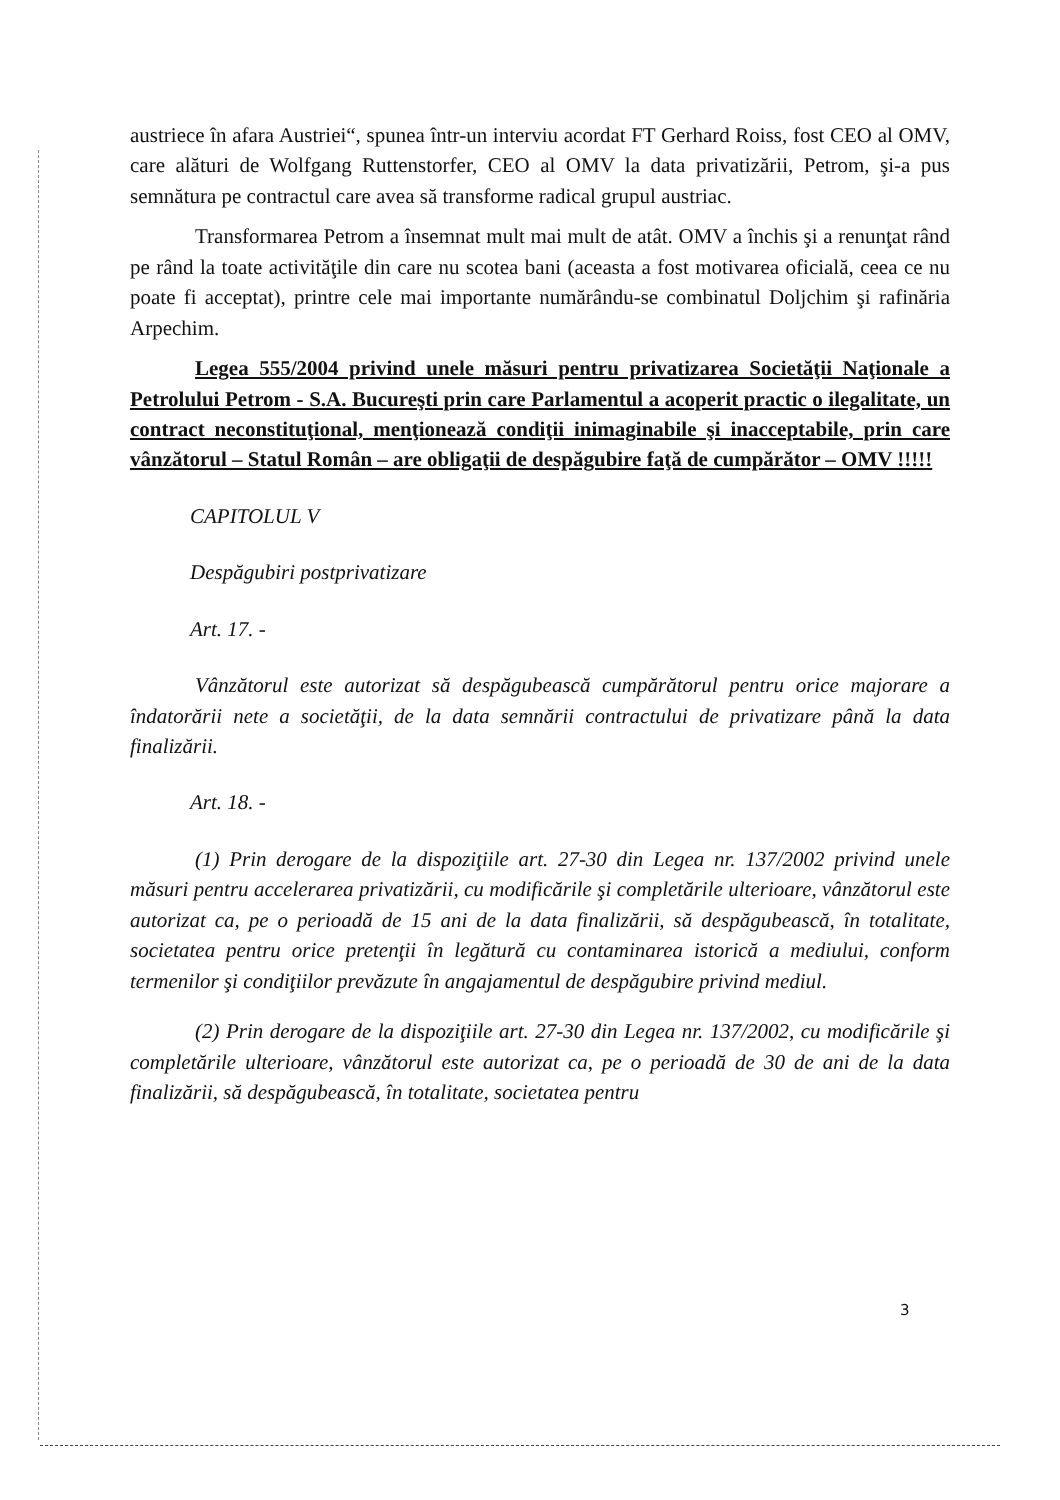austriece în afara Austriei“, spunea într-un interviu acordat FT Gerhard Roiss, fost CEO al OMV, care alături de Wolfgang Ruttenstorfer, CEO al OMV la data privatizării, Petrom, şi-a pus semnătura pe contractul care avea să transforme radical grupul austriac.
Transformarea Petrom a însemnat mult mai mult de atât. OMV a închis şi a renunţat rând pe rând la toate activităţile din care nu scotea bani (aceasta a fost motivarea oficială, ceea ce nu poate fi acceptat), printre cele mai importante numărându-se combinatul Doljchim şi rafinăria Arpechim.
Legea 555/2004 privind unele măsuri pentru privatizarea Societăţii Naţionale a Petrolului Petrom - S.A. Bucureşti prin care Parlamentul a acoperit practic o ilegalitate, un contract neconstituţional, menţionează condiţii inimaginabile şi inacceptabile, prin care vânzătorul – Statul Român – are obligaţii de despăgubire faţă de cumpărător – OMV !!!!!
CAPITOLUL V
Despăgubiri postprivatizare
Art. 17. -
Vânzătorul este autorizat să despăgubească cumpărătorul pentru orice majorare a îndatorării nete a societăţii, de la data semnării contractului de privatizare până la data finalizării.
Art. 18. -
(1) Prin derogare de la dispoziţiile art. 27-30 din Legea nr. 137/2002 privind unele măsuri pentru accelerarea privatizării, cu modificările şi completările ulterioare, vânzătorul este autorizat ca, pe o perioadă de 15 ani de la data finalizării, să despăgubească, în totalitate, societatea pentru orice pretenţii în legătură cu contaminarea istorică a mediului, conform termenilor şi condiţiilor prevăzute în angajamentul de despăgubire privind mediul.
(2) Prin derogare de la dispoziţiile art. 27-30 din Legea nr. 137/2002, cu modificările şi completările ulterioare, vânzătorul este autorizat ca, pe o perioadă de 30 de ani de la data finalizării, să despăgubească, în totalitate, societatea pentru
3